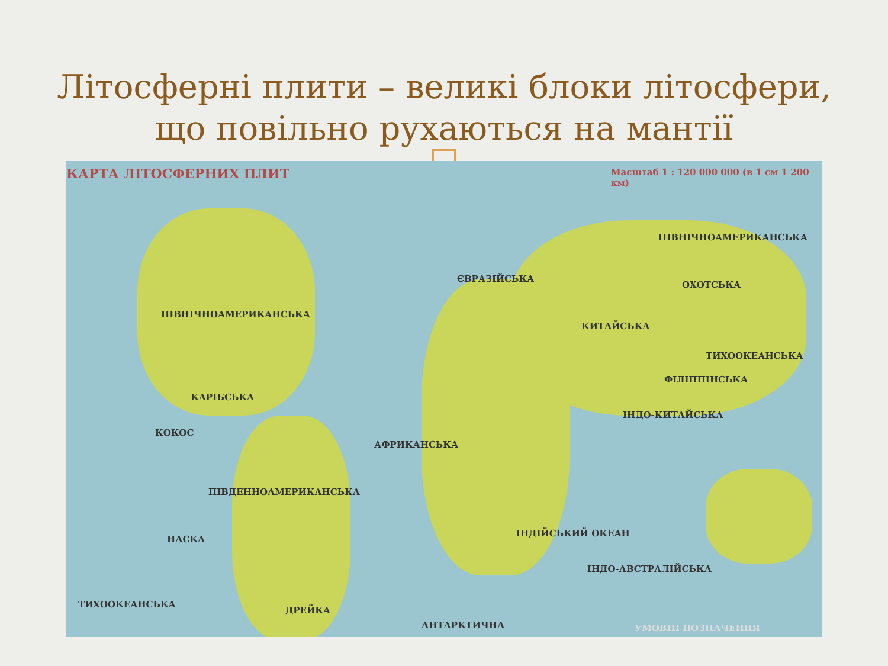Літосферні плити – великі блоки літосфери,
що повільно рухаються на мантії
КАРТА ЛІТОСФЕРНИХ ПЛИТ Масштаб 1 : 120 000 000 (в 1 см 1 200 км)
ПІВНІЧНОАМЕРИКАНСЬКА
ЄВРАЗІЙСЬКА
КИТАЙСЬКА
ПІВНІЧНОАМЕРИКАНСЬКА
ОХОТСЬКА
ТИХООКЕАНСЬКА
КАРІБСЬКА
КОКОС
АФРИКАНСЬКА
ПІВДЕННОАМЕРИКАНСЬКА
НАСКА
ІНДО-АВСТРАЛІЙСЬКА
ІНДО-КИТАЙСЬКА
ФІЛІППІНСЬКА
ІНДІЙСЬКИЙ ОКЕАН
ТИХООКЕАНСЬКА
ДРЕЙКА
АНТАРКТИЧНА УМОВНІ ПОЗНАЧЕННЯ